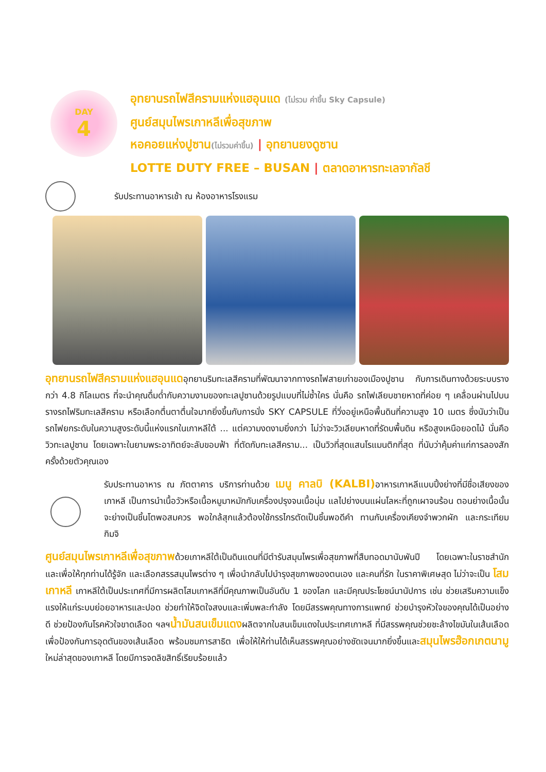DAY
4
อุทยานรถไฟสีครามแห่งแฮอุนแด (ไม่รวม ค่าขึ้น Sky Capsule)
ศูนย์สมุนไพรเกาหลีเพื่อสุขภาพ
หอคอยแห่งปูซาน(ไม่รวมค่าขึ้น) | อุทยานยงดูซาน
LOTTE DUTY FREE – BUSAN | ตลาดอาหารทะเลจากัลชี
รับประทานอาหารเช้า ณ ห้องอาหารโรงแรม
อุทยานรถไฟสีครามแห่งแฮอุนแดอุทยานริมทะเลสีครามที่พัฒนาจากทางรถไฟสายเก่าของเมืองปูซาน กับการเดินทางด้วยระบบรางกว่า 4.8 กิโลเมตร ที่จะนำคุณดื่มด่ำกับความงามของทะเลปูซานด้วยรูปแบบที่ไม่ซ้ำใคร นั่นคือ รถไฟเลียบชายหาดที่ค่อย ๆ เคลื่อนผ่านไปบนรางรถไฟริมทะเลสีคราม หรือเลือกตื่นตาตื่นใจมากยิ่งขึ้นกับการนั่ง SKY CAPSULE ที่วิ่งอยู่เหนือพื้นดินที่ความสูง 10 เมตร ซึ่งนับว่าเป็นรถไฟยกระดับในความสูงระดับนี้แห่งแรกในเกาหลีใต้ ... แต่ความงดงามยิ่งกว่า ไม่ว่าจะวิวเลียบหาดที่รัดบพื้นดิน หรือสูงเหนือยอดไม้ นั่นคือ วิวทะเลปูซาน โดยเฉพาะในยามพระอาทิตย์จะลับขอบฟ้า ที่ตัดกับทะเลสีคราม... เป็นวิวที่สุดแสนโรแมนติกที่สุด ที่นับว่าคุ้มค่าแก่การลองสักครั้งด้วยตัวคุณเอง
รับประทานอาหาร ณ ภัตตาคาร บริการท่านด้วย เมนู คาลบิ (KALBI) อาหารเกาหลีแบบปิ้งย่างที่มีชื่อเสียงของเกาหลี เป็นการนำเนื้อวัวหรือเนื้อหมูมาหมักกับเครื่องปรุงจนเนื้อนุ่ม แลไปย่างบนแผ่นโลหะที่ถูกเผาจนร้อน ตอนย่างเนื้อนั้นจะย่างเป็นชิ้นโตพอสมควร พอใกล้สุกแล้วต้องใช้กรรไกรตัดเป็นชิ้นพอดีคำ ทานกับเครื่องเคียงจำพวกผัก และกระเทียม กิมจิ
ศูนย์สมุนไพรเกาหลีเพื่อสุขภาพด้วยเกาหลีใต้เป็นดินแดนที่มีตำรับสมุนไพรเพื่อสุขภาพที่สืบทอดมานับพันปี โดยเฉพาะในราชสำนัก และเพื่อให้ทุกท่านได้รู้จัก และเลือกสรรสมุนไพรต่าง ๆ เพื่อนำกลับไปบำรุงสุขภาพของตนเอง และคนที่รัก ในราคาพิเศษสุด ไม่ว่าจะเป็น โสมเกาหลี เกาหลีใต้เป็นประเทศที่มีการผลิตโสมเกาหลีที่มีคุณภาพเป็นอันดับ 1 ของโลก และมีคุณประโยชน์นานัปการ เช่น ช่วยเสริมความแข็งแรงให้แก่ระบบย่อยอาหารและปอด ช่วยทำให้จิตใจสงบและเพิ่มพละกำลัง โดยมีสรรพคุณทางการแพทย์ ช่วยบำรุงหัวใจของคุณได้เป็นอย่างดี ช่วยป้องกันโรคหัวใจขาดเลือด ฯลฯน้ำมันสนเข็มแดงผลิตจากใบสนเข็มแดงในประเทศเกาหลี ที่มีสรรพคุณช่วยชะล้างไขมันในเส้นเลือด เพื่อป้องกันการอุดตันของเส้นเลือด พร้อมชมการสาธิต เพื่อให้ให้ท่านได้เห็นสรรพคุณอย่างชัดเจนมากยิ่งขึ้นและสมุนไพรฮ๊อกเกตนามู ใหม่ล่าสุดของเกาหลี โดยมีการจดลิขสิทธิ์เรียบร้อยแล้ว